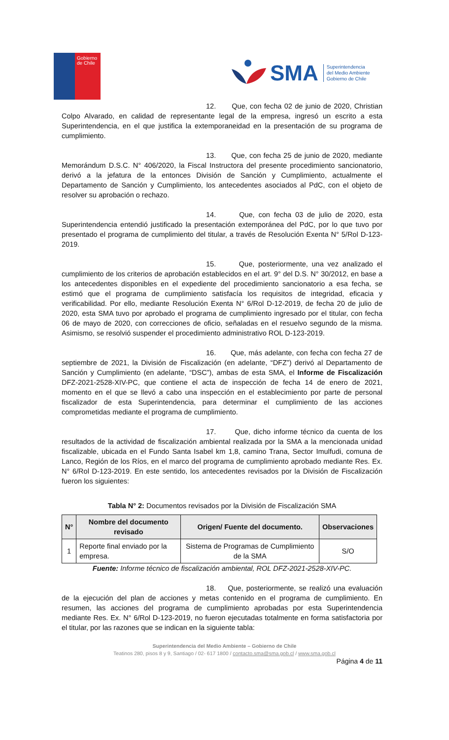Gobierno
de Chile
SMA Superintendencia
del Medio Ambiente
Gobierno de Chile
12. Que, con fecha 02 de junio de 2020, Christian Colpo Alvarado, en calidad de representante legal de la empresa, ingresó un escrito a esta Superintendencia, en el que justifica la extemporaneidad en la presentación de su programa de cumplimiento.
13. Que, con fecha 25 de junio de 2020, mediante Memorándum D.S.C. N° 406/2020, la Fiscal Instructora del presente procedimiento sancionatorio, derivó a la jefatura de la entonces División de Sanción y Cumplimiento, actualmente el Departamento de Sanción y Cumplimiento, los antecedentes asociados al PdC, con el objeto de resolver su aprobación o rechazo.
14. Que, con fecha 03 de julio de 2020, esta Superintendencia entendió justificado la presentación extemporánea del PdC, por lo que tuvo por presentado el programa de cumplimiento del titular, a través de Resolución Exenta N° 5/Rol D-123-2019.
15. Que, posteriormente, una vez analizado el cumplimiento de los criterios de aprobación establecidos en el art. 9° del D.S. N° 30/2012, en base a los antecedentes disponibles en el expediente del procedimiento sancionatorio a esa fecha, se estimó que el programa de cumplimiento satisfacía los requisitos de integridad, eficacia y verificabilidad. Por ello, mediante Resolución Exenta N° 6/Rol D-12-2019, de fecha 20 de julio de 2020, esta SMA tuvo por aprobado el programa de cumplimiento ingresado por el titular, con fecha 06 de mayo de 2020, con correcciones de oficio, señaladas en el resuelvo segundo de la misma. Asimismo, se resolvió suspender el procedimiento administrativo ROL D-123-2019.
16. Que, más adelante, con fecha con fecha 27 de septiembre de 2021, la División de Fiscalización (en adelante, “DFZ”) derivó al Departamento de Sanción y Cumplimiento (en adelante, “DSC”), ambas de esta SMA, el Informe de Fiscalización DFZ-2021-2528-XIV-PC, que contiene el acta de inspección de fecha 14 de enero de 2021, momento en el que se llevó a cabo una inspección en el establecimiento por parte de personal fiscalizador de esta Superintendencia, para determinar el cumplimiento de las acciones comprometidas mediante el programa de cumplimiento.
17. Que, dicho informe técnico da cuenta de los resultados de la actividad de fiscalización ambiental realizada por la SMA a la mencionada unidad fiscalizable, ubicada en el Fundo Santa Isabel km 1,8, camino Trana, Sector Imulfudi, comuna de Lanco, Región de los Ríos, en el marco del programa de cumplimiento aprobado mediante Res. Ex. N° 6/Rol D-123-2019. En este sentido, los antecedentes revisados por la División de Fiscalización fueron los siguientes:
Tabla N° 2: Documentos revisados por la División de Fiscalización SMA
| N° | Nombre del documento revisado | Origen/ Fuente del documento. | Observaciones |
| --- | --- | --- | --- |
| 1 | Reporte final enviado por la empresa. | Sistema de Programas de Cumplimiento de la SMA | S/O |
Fuente: Informe técnico de fiscalización ambiental, ROL DFZ-2021-2528-XIV-PC.
18. Que, posteriormente, se realizó una evaluación de la ejecución del plan de acciones y metas contenido en el programa de cumplimiento. En resumen, las acciones del programa de cumplimiento aprobadas por esta Superintendencia mediante Res. Ex. N° 6/Rol D-123-2019, no fueron ejecutadas totalmente en forma satisfactoria por el titular, por las razones que se indican en la siguiente tabla:
Superintendencia del Medio Ambiente – Gobierno de Chile
Teatinos 280, pisos 8 y 9, Santiago / 02- 617 1800 / contacto.sma@sma.gob.cl / www.sma.gob.cl
Página 4 de 11